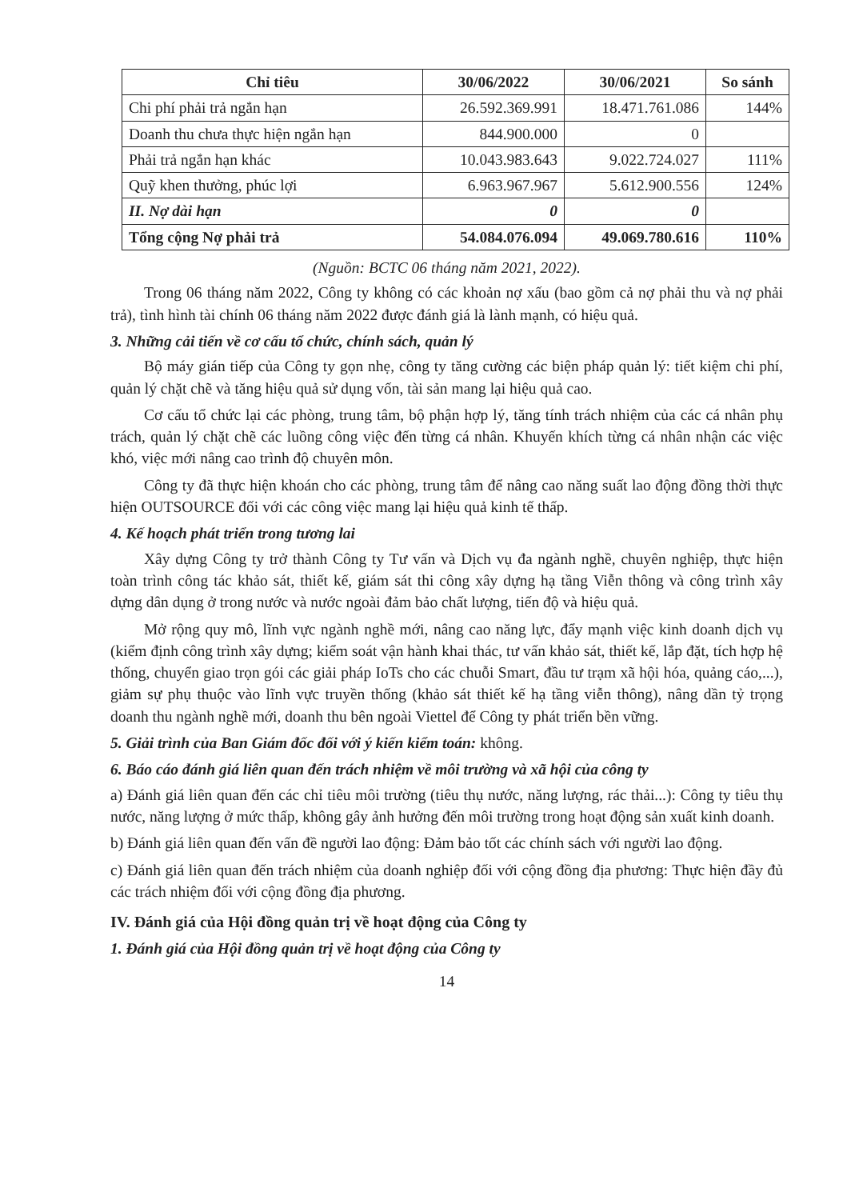| Chỉ tiêu | 30/06/2022 | 30/06/2021 | So sánh |
| --- | --- | --- | --- |
| Chi phí phải trả ngắn hạn | 26.592.369.991 | 18.471.761.086 | 144% |
| Doanh thu chưa thực hiện ngắn hạn | 844.900.000 | 0 | |
| Phải trả ngắn hạn khác | 10.043.983.643 | 9.022.724.027 | 111% |
| Quỹ khen thưởng, phúc lợi | 6.963.967.967 | 5.612.900.556 | 124% |
| II. Nợ dài hạn | 0 | 0 | |
| Tổng cộng Nợ phải trả | 54.084.076.094 | 49.069.780.616 | 110% |
(Nguồn: BCTC 06 tháng năm 2021, 2022).
Trong 06 tháng năm 2022, Công ty không có các khoản nợ xấu (bao gồm cả nợ phải thu và nợ phải trả), tình hình tài chính 06 tháng năm 2022 được đánh giá là lành mạnh, có hiệu quả.
3. Những cải tiến về cơ cấu tổ chức, chính sách, quản lý
Bộ máy gián tiếp của Công ty gọn nhẹ, công ty tăng cường các biện pháp quản lý: tiết kiệm chi phí, quản lý chặt chẽ và tăng hiệu quả sử dụng vốn, tài sản mang lại hiệu quả cao.
Cơ cấu tổ chức lại các phòng, trung tâm, bộ phận hợp lý, tăng tính trách nhiệm của các cá nhân phụ trách, quản lý chặt chẽ các luồng công việc đến từng cá nhân. Khuyến khích từng cá nhân nhận các việc khó, việc mới nâng cao trình độ chuyên môn.
Công ty đã thực hiện khoán cho các phòng, trung tâm để nâng cao năng suất lao động đồng thời thực hiện OUTSOURCE đối với các công việc mang lại hiệu quả kinh tế thấp.
4. Kế hoạch phát triển trong tương lai
Xây dựng Công ty trở thành Công ty Tư vấn và Dịch vụ đa ngành nghề, chuyên nghiệp, thực hiện toàn trình công tác khảo sát, thiết kế, giám sát thi công xây dựng hạ tầng Viễn thông và công trình xây dựng dân dụng ở trong nước và nước ngoài đảm bảo chất lượng, tiến độ và hiệu quả.
Mở rộng quy mô, lĩnh vực ngành nghề mới, nâng cao năng lực, đẩy mạnh việc kinh doanh dịch vụ (kiểm định công trình xây dựng; kiểm soát vận hành khai thác, tư vấn khảo sát, thiết kế, lắp đặt, tích hợp hệ thống, chuyển giao trọn gói các giải pháp IoTs cho các chuỗi Smart, đầu tư trạm xã hội hóa, quảng cáo,...), giảm sự phụ thuộc vào lĩnh vực truyền thống (khảo sát thiết kế hạ tầng viễn thông), nâng dần tỷ trọng doanh thu ngành nghề mới, doanh thu bên ngoài Viettel để Công ty phát triển bền vững.
5. Giải trình của Ban Giám đốc đối với ý kiến kiểm toán: không.
6. Báo cáo đánh giá liên quan đến trách nhiệm về môi trường và xã hội của công ty
a) Đánh giá liên quan đến các chỉ tiêu môi trường (tiêu thụ nước, năng lượng, rác thải...): Công ty tiêu thụ nước, năng lượng ở mức thấp, không gây ảnh hưởng đến môi trường trong hoạt động sản xuất kinh doanh.
b) Đánh giá liên quan đến vấn đề người lao động: Đảm bảo tốt các chính sách với người lao động.
c) Đánh giá liên quan đến trách nhiệm của doanh nghiệp đối với cộng đồng địa phương: Thực hiện đầy đủ các trách nhiệm đối với cộng đồng địa phương.
IV. Đánh giá của Hội đồng quản trị về hoạt động của Công ty
1. Đánh giá của Hội đồng quản trị về hoạt động của Công ty
14